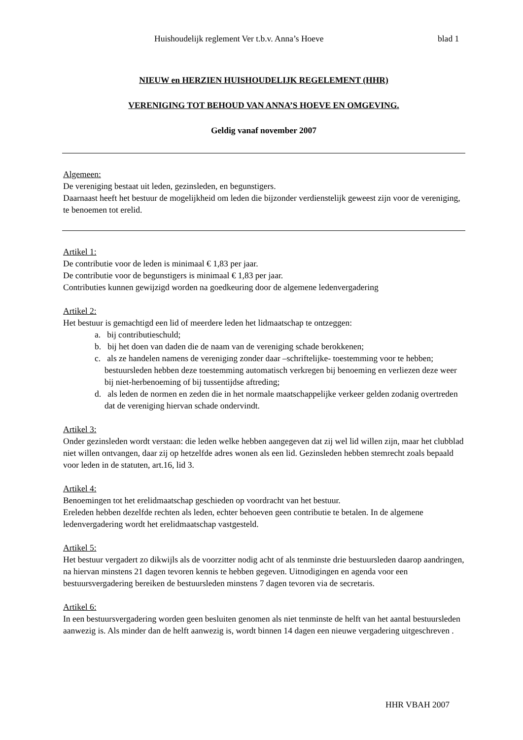Huishoudelijk reglement Ver t.b.v. Anna’s Hoeve blad 1
NIEUW en HERZIEN HUISHOUDELIJK REGELEMENT (HHR)
VERENIGING TOT BEHOUD VAN ANNA’S HOEVE EN OMGEVING.
Geldig vanaf november 2007
Algemeen:
De vereniging bestaat uit leden, gezinsleden, en begunstigers.
Daarnaast heeft het bestuur de mogelijkheid om leden die bijzonder verdienstelijk geweest zijn voor de vereniging, te benoemen tot erelid.
Artikel 1:
De contributie voor de leden is minimaal € 1,83 per jaar.
De contributie voor de begunstigers is minimaal € 1,83 per jaar.
Contributies kunnen gewijzigd worden na goedkeuring door de algemene ledenvergadering
Artikel 2:
Het bestuur is gemachtigd een lid of meerdere leden het lidmaatschap te ontzeggen:
a. bij contributieschuld;
b. bij het doen van daden die de naam van de vereniging schade berokkenen;
c. als ze handelen namens de vereniging zonder daar –schriftelijke- toestemming voor te hebben; bestuursleden hebben deze toestemming automatisch verkregen bij benoeming en verliezen deze weer bij niet-herbenoeming of bij tussentijdse aftreding;
d. als leden de normen en zeden die in het normale maatschappelijke verkeer gelden zodanig overtreden dat de vereniging hiervan schade ondervindt.
Artikel 3:
Onder gezinsleden wordt verstaan: die leden welke hebben aangegeven dat zij wel lid willen zijn, maar het clubblad niet willen ontvangen, daar zij op hetzelfde adres wonen als een lid. Gezinsleden hebben stemrecht zoals bepaald voor leden in de statuten, art.16, lid 3.
Artikel 4:
Benoemingen tot het erelidmaatschap geschieden op voordracht van het bestuur.
Ereleden hebben dezelfde rechten als leden, echter behoeven geen contributie te betalen. In de algemene ledenvergadering wordt het erelidmaatschap vastgesteld.
Artikel 5:
Het bestuur vergadert zo dikwijls als de voorzitter nodig acht of als tenminste drie bestuursleden daarop aandringen, na hiervan minstens 21 dagen tevoren kennis te hebben gegeven. Uitnodigingen en agenda voor een bestuursvergadering bereiken de bestuursleden minstens 7 dagen tevoren via de secretaris.
Artikel 6:
In een bestuursvergadering worden geen besluiten genomen als niet tenminste de helft van het aantal bestuursleden aanwezig is. Als minder dan de helft aanwezig is, wordt binnen 14 dagen een nieuwe vergadering uitgeschreven .
HHR VBAH 2007